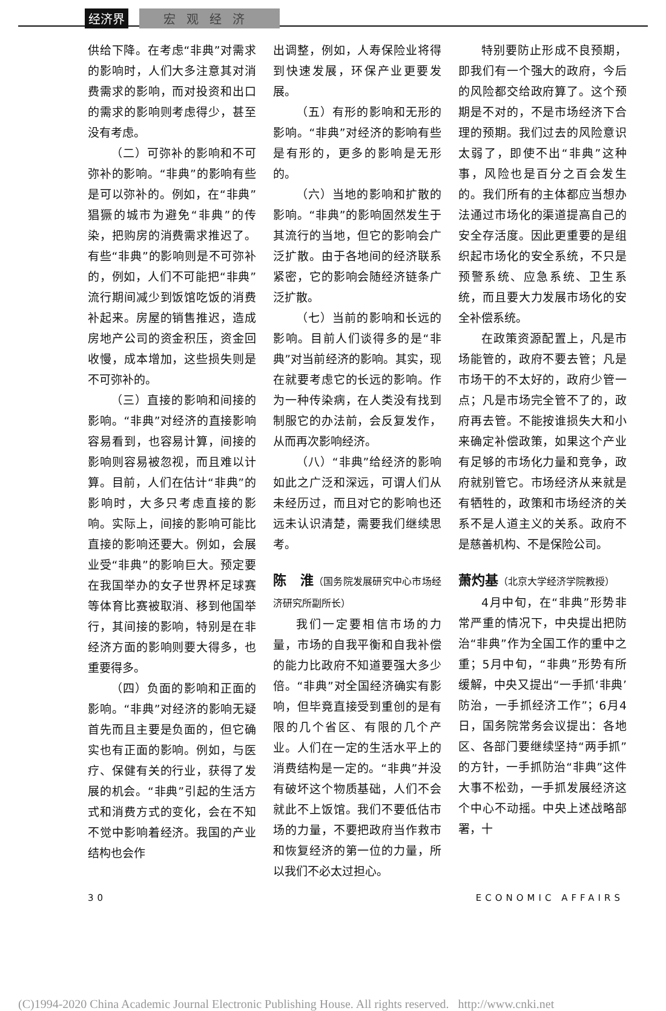经济界 宏观经济
供给下降。在考虑“非典”对需求的影响时，人们大多注意其对消费需求的影响，而对投资和出口的需求的影响则考虑得少，甚至没有考虑。
（二）可弥补的影响和不可弥补的影响。“非典”的影响有些是可以弥补的。例如，在“非典”猖獗的城市为避免“非典”的传染，把购房的消费需求推迟了。有些“非典”的影响则是不可弥补的，例如，人们不可能把“非典”流行期间减少到饭馆吃饭的消费补起来。房屋的销售推迟，造成房地产公司的资金积压，资金回收慢，成本增加，这些损失则是不可弥补的。
（三）直接的影响和间接的影响。“非典”对经济的直接影响容易看到，也容易计算，间接的影响则容易被忽视，而且难以计算。目前，人们在估计“非典”的影响时，大多只考虑直接的影响。实际上，间接的影响可能比直接的影响还要大。例如，会展业受“非典”的影响巨大。预定要在我国举办的女子世界杯足球赛等体育比赛被取消、移到他国举行，其间接的影响，特别是在非经济方面的影响则要大得多，也重要得多。
（四）负面的影响和正面的影响。“非典”对经济的影响无疑首先而且主要是负面的，但它确实也有正面的影响。例如，与医疗、保健有关的行业，获得了发展的机会。“非典”引起的生活方式和消费方式的变化，会在不知不觉中影响着经济。我国的产业结构也会作
出调整，例如，人寿保险业将得到快速发展，环保产业更要发展。
（五）有形的影响和无形的影响。“非典”对经济的影响有些是有形的，更多的影响是无形的。
（六）当地的影响和扩散的影响。“非典”的影响固然发生于其流行的当地，但它的影响会广泛扩散。由于各地间的经济联系紧密，它的影响会随经济链条广泛扩散。
（七）当前的影响和长远的影响。目前人们谈得多的是“非典”对当前经济的影响。其实，现在就要考虑它的长远的影响。作为一种传染病，在人类没有找到制服它的办法前，会反复发作，从而再次影响经济。
（八）“非典”给经济的影响如此之广泛和深远，可谓人们从未经历过，而且对它的影响也还远未认识清楚，需要我们继续思考。
陈　淮（国务院发展研究中心市场经济研究所副所长）
我们一定要相信市场的力量，市场的自我平衡和自我补偿的能力比政府不知道要强大多少倍。“非典”对全国经济确实有影响，但毕竟直接受到重创的是有限的几个省区、有限的几个产业。人们在一定的生活水平上的消费结构是一定的。“非典”并没有破坏这个物质基础，人们不会就此不上饭馆。我们不要低估市场的力量，不要把政府当作救市和恢复经济的第一位的力量，所以我们不必太过担心。
特别要防止形成不良预期，即我们有一个强大的政府，今后的风险都交给政府算了。这个预期是不对的，不是市场经济下合理的预期。我们过去的风险意识太弱了，即使不出“非典”这种事，风险也是百分之百会发生的。我们所有的主体都应当想办法通过市场化的渠道提高自己的安全存活度。因此更重要的是组织起市场化的安全系统，不只是预警系统、应急系统、卫生系统，而且要大力发展市场化的安全补偿系统。
在政策资源配置上，凡是市场能管的，政府不要去管；凡是市场干的不太好的，政府少管一点；凡是市场完全管不了的，政府再去管。不能按谁损失大和小来确定补偿政策，如果这个产业有足够的市场化力量和竞争，政府就别管它。市场经济从来就是有牺牲的，政策和市场经济的关系不是人道主义的关系。政府不是慈善机构、不是保险公司。
萧灼基（北京大学经济学院教授）
4月中旬，在“非典”形势非常严重的情况下，中央提出把防治“非典”作为全国工作的重中之重；5月中旬，“非典”形势有所缓解，中央又提出“一手抓‘非典’防治，一手抓经济工作”；6月4日，国务院常务会议提出：各地区、各部门要继续坚持“两手抓”的方针，一手抓防治“非典”这件大事不松劲，一手抓发展经济这个中心不动摇。中央上述战略部署，十
30 ECONOMIC AFFAIRS
(C)1994-2020 China Academic Journal Electronic Publishing House. All rights reserved. http://www.cnki.net